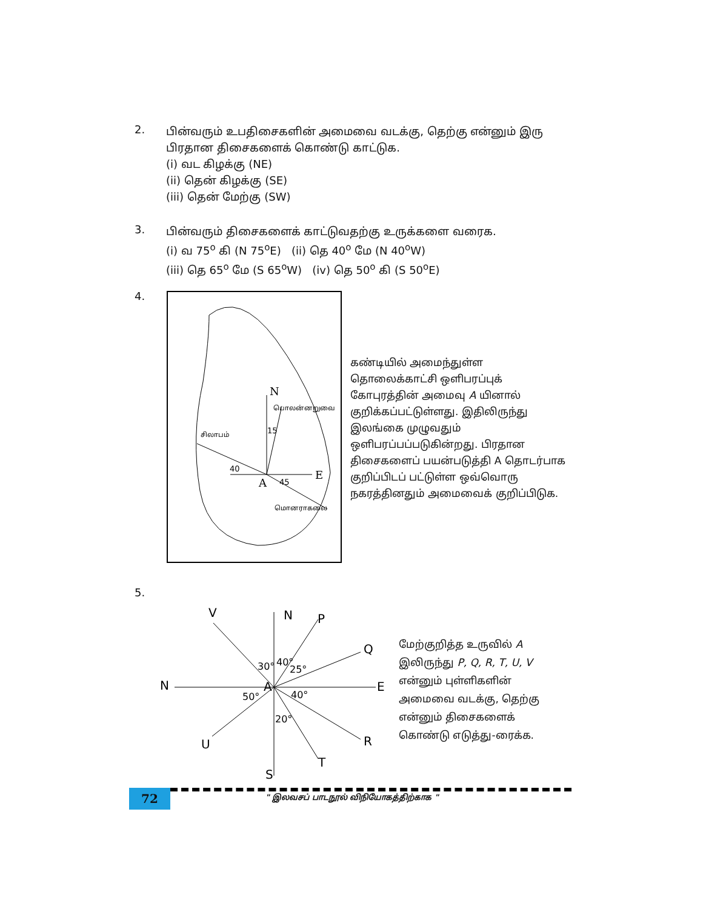2.
பின்வரும் உபதிசைகளின் அமைவை வடக்கு, தெற்கு என்னும் இரு பிரதான திசைகளைக் கொண்டு காட்டுக.
(i) வட கிழக்கு (NE)
(ii) தென் கிழக்கு (SE)
(iii) தென் மேற்கு (SW)
3.
பின்வரும் திசைகளைக் காட்டுவதற்கு உருக்களை வரைக.
(i) வ 75<sup>o</sup> கி (N 75<sup>o</sup>E) (ii) தெ 40<sup>o</sup> மே (N 40<sup>o</sup>W)
(iii) தெ 65<sup>o</sup> மே (S 65<sup>o</sup>W) (iv) தெ 50<sup>o</sup> கி (S 50<sup>o</sup>E)
4.
N
E
A
பொலன்னறுவை
சிலாபம்
15
40
45
மொனராகலை
கண்டியில் அமைந்துள்ள தொலைக்காட்சி ஒளிபரப்புக் கோபுரத்தின் அமைவு A யினால் குறிக்கப்பட்டுள்ளது. இதிலிருந்து இலங்கை முழுவதும் ஒளிபரப்பப்படுகின்றது. பிரதான திசைகளைப் பயன்படுத்தி A தொடர்பாக குறிப்பிடப் பட்டுள்ள ஒவ்வொரு நகரத்தினதும் அமைவைக் குறிப்பிடுக.
5.
V
N
P
Q
N
E
U
R
T
S
A
30°
40°
25°
50°
40°
20°
மேற்குறித்த உருவில் A இலிருந்து P, Q, R, T, U, V என்னும் புள்ளிகளின் அமைவை வடக்கு, தெற்கு என்னும் திசைகளைக் கொண்டு எடுத்து-ரைக்க.
72
" இலவசப் பாடநூல் விநியோகத்திற்காக "